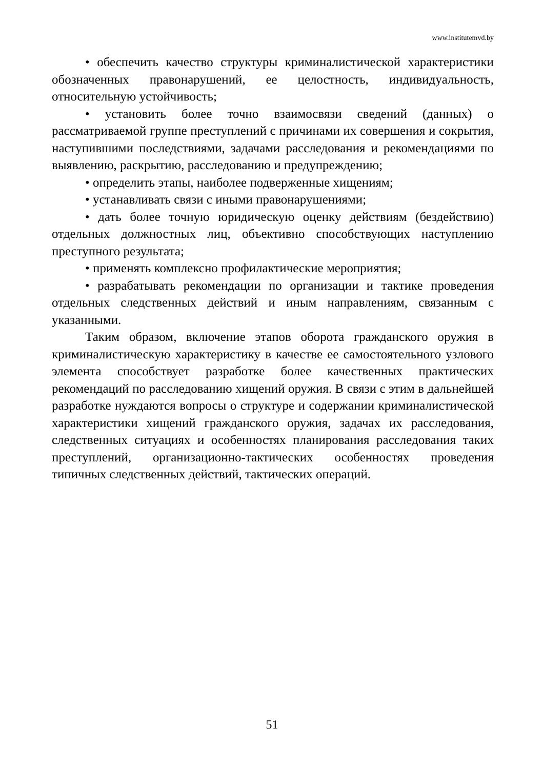www.institutemvd.by
• обеспечить качество структуры криминалистической характеристики обозначенных правонарушений, ее целостность, индивидуальность, относительную устойчивость;
• установить более точно взаимосвязи сведений (данных) о рассматриваемой группе преступлений с причинами их совершения и сокрытия, наступившими последствиями, задачами расследования и рекомендациями по выявлению, раскрытию, расследованию и предупреждению;
• определить этапы, наиболее подверженные хищениям;
• устанавливать связи с иными правонарушениями;
• дать более точную юридическую оценку действиям (бездействию) отдельных должностных лиц, объективно способствующих наступлению преступного результата;
• применять комплексно профилактические мероприятия;
• разрабатывать рекомендации по организации и тактике проведения отдельных следственных действий и иным направлениям, связанным с указанными.
Таким образом, включение этапов оборота гражданского оружия в криминалистическую характеристику в качестве ее самостоятельного узлового элемента способствует разработке более качественных практических рекомендаций по расследованию хищений оружия. В связи с этим в дальнейшей разработке нуждаются вопросы о структуре и содержании криминалистической характеристики хищений гражданского оружия, задачах их расследования, следственных ситуациях и особенностях планирования расследования таких преступлений, организационно-тактических особенностях проведения типичных следственных действий, тактических операций.
51